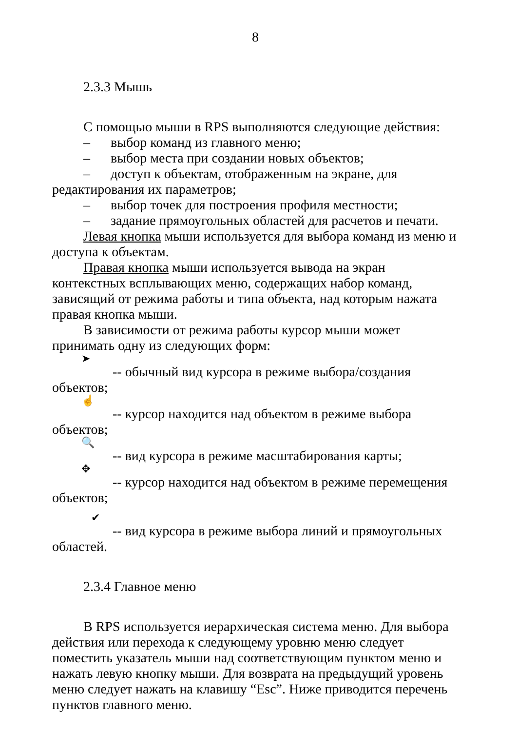8
2.3.3 Мышь
С помощью мыши в RPS выполняются следующие действия:
– выбор команд из главного меню;
– выбор места при создании новых объектов;
– доступ к объектам, отображенным на экране, для редактирования их параметров;
– выбор точек для построения профиля местности;
– задание прямоугольных областей для расчетов и печати.
Левая кнопка мыши используется для выбора команд из меню и доступа к объектам.
Правая кнопка мыши используется вывода на экран контекстных всплывающих меню, содержащих набор команд, зависящий от режима работы и типа объекта, над которым нажата правая кнопка мыши.
В зависимости от режима работы курсор мыши может принимать одну из следующих форм:
➤
-- обычный вид курсора в режиме выбора/создания объектов;
☝
-- курсор находится над объектом в режиме выбора объектов;
🔍
-- вид курсора в режиме масштабирования карты;
✥
-- курсор находится над объектом в режиме перемещения объектов;
✔
-- вид курсора в режиме выбора линий и прямоугольных областей.
2.3.4 Главное меню
В RPS используется иерархическая система меню. Для выбора действия или перехода к следующему уровню меню следует поместить указатель мыши над соответствующим пунктом меню и нажать левую кнопку мыши. Для возврата на предыдущий уровень меню следует нажать на клавишу “Esc”. Ниже приводится перечень пунктов главного меню.